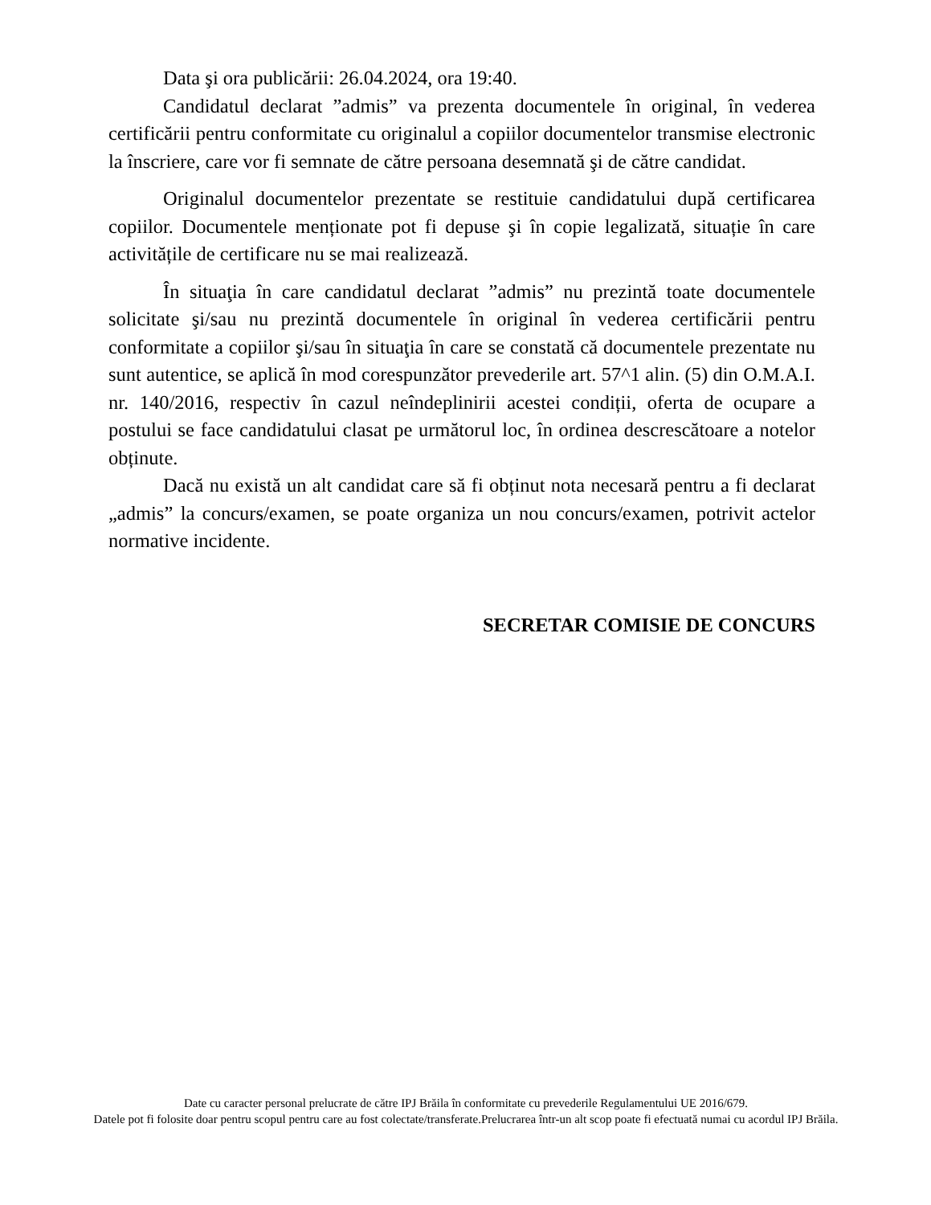Data şi ora publicării: 26.04.2024, ora 19:40.
Candidatul declarat ”admis” va prezenta documentele în original, în vederea certificării pentru conformitate cu originalul a copiilor documentelor transmise electronic la înscriere, care vor fi semnate de către persoana desemnată şi de către candidat.
Originalul documentelor prezentate se restituie candidatului după certificarea copiilor. Documentele menționate pot fi depuse şi în copie legalizată, situație în care activitățile de certificare nu se mai realizează.
În situaţia în care candidatul declarat ”admis” nu prezintă toate documentele solicitate şi/sau nu prezintă documentele în original în vederea certificării pentru conformitate a copiilor şi/sau în situaţia în care se constată că documentele prezentate nu sunt autentice, se aplică în mod corespunzător prevederile art. 57^1 alin. (5) din O.M.A.I. nr. 140/2016, respectiv în cazul neîndeplinirii acestei condiții, oferta de ocupare a postului se face candidatului clasat pe următorul loc, în ordinea descrescătoare a notelor obținute.
Dacă nu există un alt candidat care să fi obținut nota necesară pentru a fi declarat „admis” la concurs/examen, se poate organiza un nou concurs/examen, potrivit actelor normative incidente.
SECRETAR COMISIE DE CONCURS
Date cu caracter personal prelucrate de către IPJ Brăila în conformitate cu prevederile Regulamentului UE 2016/679.
Datele pot fi folosite doar pentru scopul pentru care au fost colectate/transferate.Prelucrarea într-un alt scop poate fi efectuată numai cu acordul IPJ Brăila.